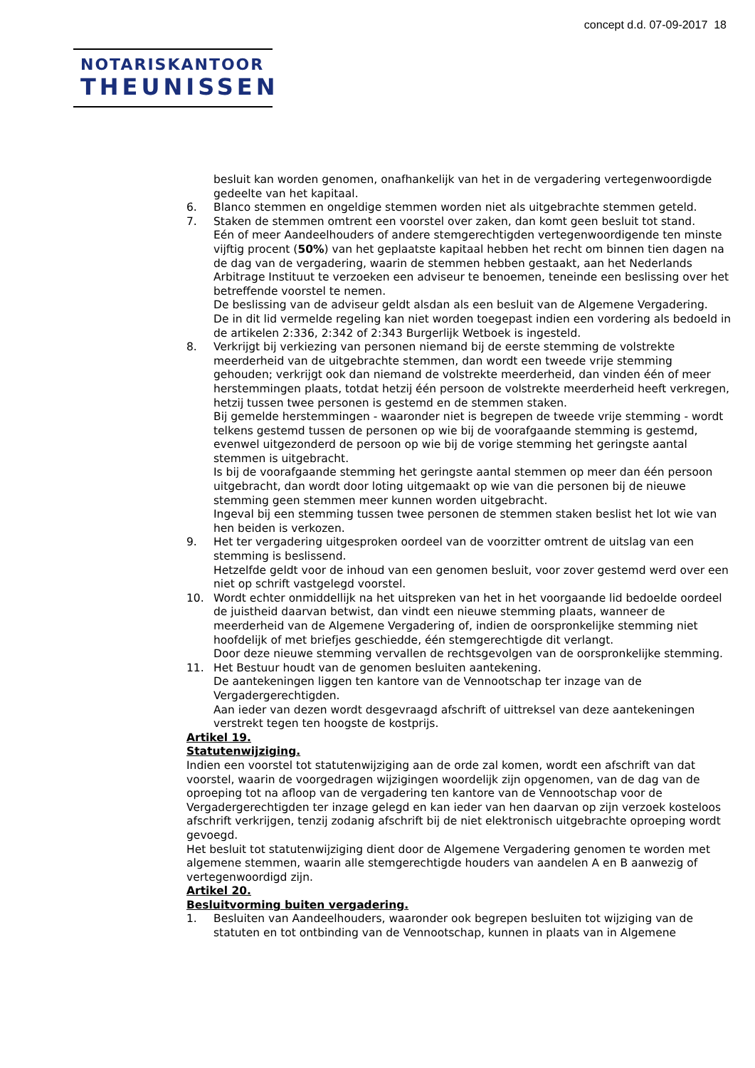concept d.d. 07-09-2017 18
NOTARISKANTOOR
THEUNISSEN
besluit kan worden genomen, onafhankelijk van het in de vergadering vertegenwoordigde gedeelte van het kapitaal.
6. Blanco stemmen en ongeldige stemmen worden niet als uitgebrachte stemmen geteld.
7. Staken de stemmen omtrent een voorstel over zaken, dan komt geen besluit tot stand.
Eén of meer Aandeelhouders of andere stemgerechtigden vertegenwoordigende ten minste vijftig procent (50%) van het geplaatste kapitaal hebben het recht om binnen tien dagen na de dag van de vergadering, waarin de stemmen hebben gestaakt, aan het Nederlands Arbitrage Instituut te verzoeken een adviseur te benoemen, teneinde een beslissing over het betreffende voorstel te nemen.
De beslissing van de adviseur geldt alsdan als een besluit van de Algemene Vergadering.
De in dit lid vermelde regeling kan niet worden toegepast indien een vordering als bedoeld in de artikelen 2:336, 2:342 of 2:343 Burgerlijk Wetboek is ingesteld.
8. Verkrijgt bij verkiezing van personen niemand bij de eerste stemming de volstrekte meerderheid van de uitgebrachte stemmen, dan wordt een tweede vrije stemming gehouden; verkrijgt ook dan niemand de volstrekte meerderheid, dan vinden één of meer herstemmingen plaats, totdat hetzij één persoon de volstrekte meerderheid heeft verkregen, hetzij tussen twee personen is gestemd en de stemmen staken.
Bij gemelde herstemmingen - waaronder niet is begrepen de tweede vrije stemming - wordt telkens gestemd tussen de personen op wie bij de voorafgaande stemming is gestemd, evenwel uitgezonderd de persoon op wie bij de vorige stemming het geringste aantal stemmen is uitgebracht.
Is bij de voorafgaande stemming het geringste aantal stemmen op meer dan één persoon uitgebracht, dan wordt door loting uitgemaakt op wie van die personen bij de nieuwe stemming geen stemmen meer kunnen worden uitgebracht.
Ingeval bij een stemming tussen twee personen de stemmen staken beslist het lot wie van hen beiden is verkozen.
9. Het ter vergadering uitgesproken oordeel van de voorzitter omtrent de uitslag van een stemming is beslissend.
Hetzelfde geldt voor de inhoud van een genomen besluit, voor zover gestemd werd over een niet op schrift vastgelegd voorstel.
10. Wordt echter onmiddellijk na het uitspreken van het in het voorgaande lid bedoelde oordeel de juistheid daarvan betwist, dan vindt een nieuwe stemming plaats, wanneer de meerderheid van de Algemene Vergadering of, indien de oorspronkelijke stemming niet hoofdelijk of met briefjes geschiedde, één stemgerechtigde dit verlangt.
Door deze nieuwe stemming vervallen de rechtsgevolgen van de oorspronkelijke stemming.
11. Het Bestuur houdt van de genomen besluiten aantekening.
De aantekeningen liggen ten kantore van de Vennootschap ter inzage van de Vergadergerechtigden.
Aan ieder van dezen wordt desgevraagd afschrift of uittreksel van deze aantekeningen verstrekt tegen ten hoogste de kostprijs.
Artikel 19.
Statutenwijziging.
Indien een voorstel tot statutenwijziging aan de orde zal komen, wordt een afschrift van dat voorstel, waarin de voorgedragen wijzigingen woordelijk zijn opgenomen, van de dag van de oproeping tot na afloop van de vergadering ten kantore van de Vennootschap voor de Vergadergerechtigden ter inzage gelegd en kan ieder van hen daarvan op zijn verzoek kosteloos afschrift verkrijgen, tenzij zodanig afschrift bij de niet elektronisch uitgebrachte oproeping wordt gevoegd.
Het besluit tot statutenwijziging dient door de Algemene Vergadering genomen te worden met algemene stemmen, waarin alle stemgerechtigde houders van aandelen A en B aanwezig of vertegenwoordigd zijn.
Artikel 20.
Besluitvorming buiten vergadering.
1. Besluiten van Aandeelhouders, waaronder ook begrepen besluiten tot wijziging van de statuten en tot ontbinding van de Vennootschap, kunnen in plaats van in Algemene